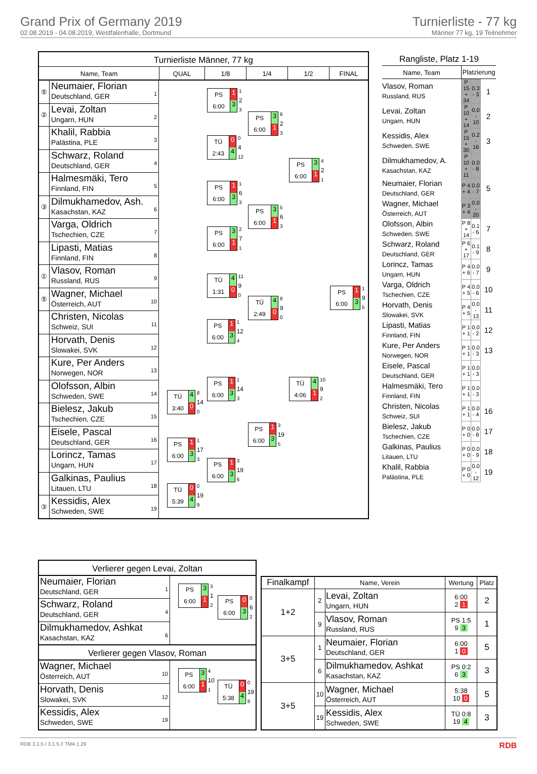Grand Prix of Germany 2019
02.08.2019 - 04.08.2019, Westfalenhalle, Dortmund
Turnierliste - 77 kg
Männer 77 kg, 19 Teilnehmer
Turnierliste Männer, 77 kg
Name, Team QUAL 1/8 1/4 1/2 FINAL
⑤
Neumaier, Florian
Deutschland, GER
1
②
Levai, Zoltan
Ungarn, HUN
2
Khalil, Rabbia
Palästina, PLE
3
Schwarz, Roland
Deutschland, GER
4
Halmesmäki, Tero
Finnland, FIN
5
③
Dilmukhamedov, Ash.
Kasachstan, KAZ
6
Varga, Oldrich
Tschechien, CZE
7
Lipasti, Matias
Finnland, FIN
8
①
Vlasov, Roman
Russland, RUS
9
⑤
Wagner, Michael
Österreich, AUT
10
Christen, Nicolas
Schweiz, SUI
11
Horvath, Denis
Slowakei, SVK
12
Kure, Per Anders
Norwegen, NOR
13
Olofsson, Albin
Schweden, SWE
14
Bielesz, Jakub
Tschechien, CZE
15
Eisele, Pascal
Deutschland, GER
16
Lorincz, Tamas
Ungarn, HUN
17
Galkinas, Paulius
Litauen, LTU
18
③
Kessidis, Alex
Schweden, SWE
19
TÜ
3:40
4
0
8
14
0
PS
6:00
1
3
1
17
3
TÜ
5:39
0
4
0
19
9
PS
6:00
1
3
1
2
3
TÜ
2:43
0
4
0
4
12
PS
6:00
1
3
1
6
3
PS
6:00
3
1
2
7
1
TÜ
1:31
4
0
11
9
0
PS
6:00
1
3
1
12
4
PS
6:00
1
3
1
14
3
PS
6:00
1
3
3
19
6
PS
6:00
3
1
6
2
3
PS
6:00
3
1
5
6
3
TÜ
2:49
4
0
8
9
0
PS
6:00
1
3
3
19
5
PS
6:00
3
1
4
2
1
TÜ
4:06
4
1
10
9
2
PS
6:00
1
3
1
9
5
Rangliste, Platz 1-19
| Name, Team | Platzierung | | |
| --- | --- | --- | --- |
| Vlasov, Roman Russland, RUS | P 15 + 34 | 0.3 - 3 | 1 |
| Levai, Zoltan Ungarn, HUN | P 10 + 14 | 0.0 - 10 | 2 |
| Kessidis, Alex Schweden, SWE | P 15 + 30 | 0.2 - 16 | 3 |
| Dilmukhamedov, A. Kasachstan, KAZ | P 10 + 11 | 0.0 - 8 | |
| Neumaier, Florian Deutschland, GER | P 4 + 4 | 0.0 - 7 | 5 |
| Wagner, Michael Österreich, AUT | P 3 + 4 | 0.0 - 20 | |
| Olofsson, Albin Schweden, SWE | P 8 + 14 | 0.1 - 6 | 7 |
| Schwarz, Roland Deutschland, GER | P 6 + 17 | 0.1 - 9 | 8 |
| Lorincz, Tamas Ungarn, HUN | P 4 + 6 | 0.0 - 7 | 9 |
| Varga, Oldrich Tschechien, CZE | P 4 + 5 | 0.0 - 6 | 10 |
| Horvath, Denis Slowakei, SVK | P 4 + 5 | 0.0 - 13 | 11 |
| Lipasti, Matias Finnland, FIN | P 1 + 1 | 0.0 - 2 | 12 |
| Kure, Per Anders Norwegen, NOR | P 1 + 1 | 0.0 - 3 | 13 |
| Eisele, Pascal Deutschland, GER | P 1 + 1 | 0.0 - 3 | |
| Halmesmäki, Tero Finnland, FIN | P 1 + 1 | 0.0 - 3 | |
| Christen, Nicolas Schweiz, SUI | P 1 + 1 | 0.0 - 4 | 16 |
| Bielesz, Jakub Tschechien, CZE | P 0 + 0 | 0.0 - 8 | 17 |
| Galkinas, Paulius Litauen, LTU | P 0 + 0 | 0.0 - 9 | 18 |
| Khalil, Rabbia Palästina, PLE | P 0 + 0 | 0.0 - 12 | 19 |
Verlierer gegen Levai, Zoltan
Neumaier, Florian
Deutschland, GER
1
Schwarz, Roland
Deutschland, GER
4
Dilmukhamedov, Ashkat
Kasachstan, KAZ
6
PS
6:00
3
1
3
1
2
PS
6:00
0
3
0
6
2
Verlierer gegen Vlasov, Roman
Wagner, Michael
Österreich, AUT
10
Horvath, Denis
Slowakei, SVK
12
Kessidis, Alex
Schweden, SWE
19
PS
6:00
3
1
4
10
1
TÜ
5:38
0
4
0
19
8
| Finalkampf | Name, Verein | | Wertung | Platz |
| --- | --- | --- | --- | --- |
| 1+2 | 2 | Levai, Zoltan Ungarn, HUN | 6:00 2 1 | 2 |
| | 9 | Vlasov, Roman Russland, RUS | PS 1:5 9 3 | 1 |
| 3+5 | 1 | Neumaier, Florian Deutschland, GER | 6:00 1 0 | 5 |
| | 6 | Dilmukhamedov, Ashkat Kasachstan, KAZ | PS 0:2 6 3 | 3 |
| 3+5 | 10 | Wagner, Michael Österreich, AUT | 5:38 10 0 | 5 |
| | 19 | Kessidis, Alex Schweden, SWE | TÜ 0:8 19 4 | 3 |
RDB 3.1.5 / 3.1.5 // TMA 1.26 RDB